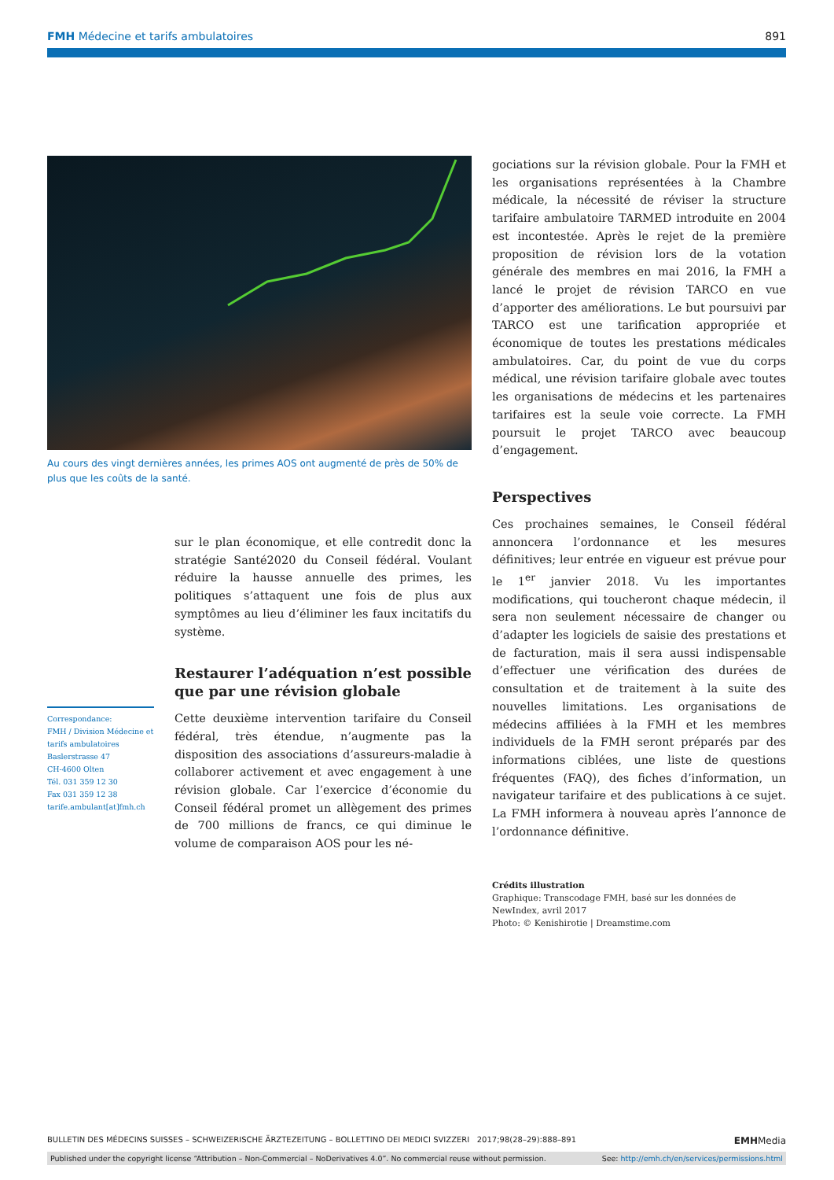FMH Médecine et tarifs ambulatoires 891
Au cours des vingt dernières années, les primes AOS ont augmenté de près de 50% de plus que les coûts de la santé.
Correspondance:
FMH / Division Médecine et tarifs ambulatoires
Baslerstrasse 47
CH-4600 Olten
Tél. 031 359 12 30
Fax 031 359 12 38
tarife.ambulant[at]fmh.ch
sur le plan économique, et elle contredit donc la stratégie Santé2020 du Conseil fédéral. Voulant réduire la hausse annuelle des primes, les politiques s’attaquent une fois de plus aux symptômes au lieu d’éliminer les faux incitatifs du système.
Restaurer l’adéquation n’est possible que par une révision globale
Cette deuxième intervention tarifaire du Conseil fédéral, très étendue, n’augmente pas la disposition des associations d’assureurs-maladie à collaborer activement et avec engagement à une révision globale. Car l’exercice d’économie du Conseil fédéral promet un allègement des primes de 700 millions de francs, ce qui diminue le volume de comparaison AOS pour les né-
gociations sur la révision globale. Pour la FMH et les organisations représentées à la Chambre médicale, la nécessité de réviser la structure tarifaire ambulatoire TARMED introduite en 2004 est incontestée. Après le rejet de la première proposition de révision lors de la votation générale des membres en mai 2016, la FMH a lancé le projet de révision TARCO en vue d’apporter des améliorations. Le but poursuivi par TARCO est une tarification appropriée et économique de toutes les prestations médicales ambulatoires. Car, du point de vue du corps médical, une révision tarifaire globale avec toutes les organisations de médecins et les partenaires tarifaires est la seule voie correcte. La FMH poursuit le projet TARCO avec beaucoup d’engagement.
Perspectives
Ces prochaines semaines, le Conseil fédéral annoncera l’ordonnance et les mesures définitives; leur entrée en vigueur est prévue pour le 1<sup>er</sup> janvier 2018. Vu les importantes modifications, qui toucheront chaque médecin, il sera non seulement nécessaire de changer ou d’adapter les logiciels de saisie des prestations et de facturation, mais il sera aussi indispensable d’effectuer une vérification des durées de consultation et de traitement à la suite des nouvelles limitations. Les organisations de médecins affiliées à la FMH et les membres individuels de la FMH seront préparés par des informations ciblées, une liste de questions fréquentes (FAQ), des fiches d’information, un navigateur tarifaire et des publications à ce sujet. La FMH informera à nouveau après l’annonce de l’ordonnance définitive.
Crédits illustration
Graphique: Transcodage FMH, basé sur les données de NewIndex, avril 2017
Photo: © Kenishirotie | Dreamstime.com
BULLETIN DES MÉDECINS SUISSES – SCHWEIZERISCHE ÄRZTEZEITUNG – BOLLETTINO DEI MEDICI SVIZZERI 2017;98(28–29):888–891 EMHMedia
Published under the copyright license “Attribution – Non-Commercial – NoDerivatives 4.0”. No commercial reuse without permission. See: http://emh.ch/en/services/permissions.html